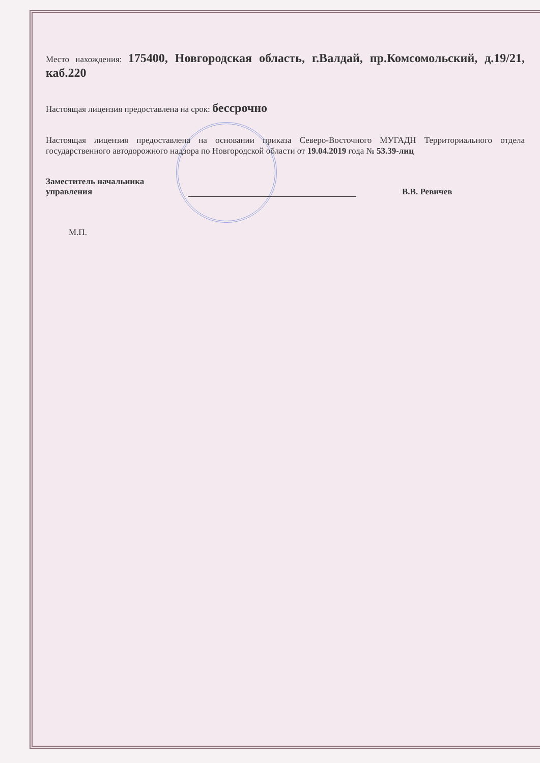Место нахождения: 175400, Новгородская область, г.Валдай, пр.Комсомольский, д.19/21, каб.220
Настоящая лицензия предоставлена на срок: бессрочно
Настоящая лицензия предоставлена на основании приказа Северо-Восточного МУГАДН Территориального отдела государственного автодорожного надзора по Новгородской области от 19.04.2019 года № 53.39-лиц
Заместитель начальника
управления
В.В. Ревичев
М.П.